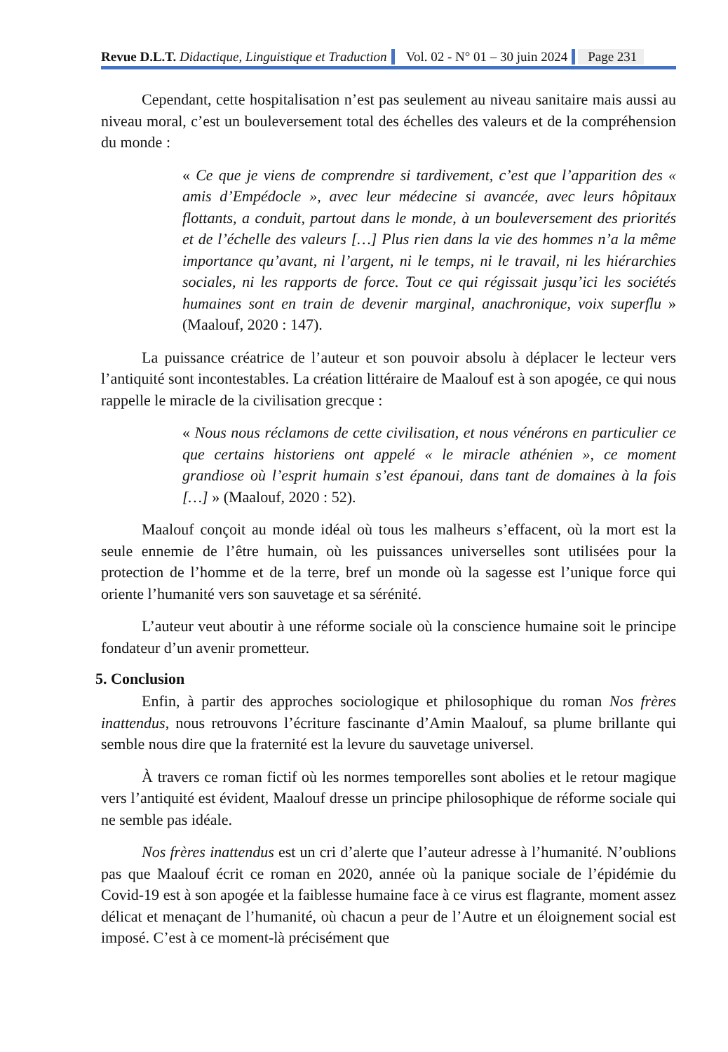Revue D.L.T. Didactique, Linguistique et Traduction Vol. 02 - N° 01 – 30 juin 2024 Page 231
Cependant, cette hospitalisation n’est pas seulement au niveau sanitaire mais aussi au niveau moral, c’est un bouleversement total des échelles des valeurs et de la compréhension du monde :
« Ce que je viens de comprendre si tardivement, c’est que l’apparition des « amis d’Empédocle », avec leur médecine si avancée, avec leurs hôpitaux flottants, a conduit, partout dans le monde, à un bouleversement des priorités et de l’échelle des valeurs […] Plus rien dans la vie des hommes n’a la même importance qu’avant, ni l’argent, ni le temps, ni le travail, ni les hiérarchies sociales, ni les rapports de force. Tout ce qui régissait jusqu’ici les sociétés humaines sont en train de devenir marginal, anachronique, voix superflu » (Maalouf, 2020 : 147).
La puissance créatrice de l’auteur et son pouvoir absolu à déplacer le lecteur vers l’antiquité sont incontestables. La création littéraire de Maalouf est à son apogée, ce qui nous rappelle le miracle de la civilisation grecque :
« Nous nous réclamons de cette civilisation, et nous vénérons en particulier ce que certains historiens ont appelé « le miracle athénien », ce moment grandiose où l’esprit humain s’est épanoui, dans tant de domaines à la fois […] » (Maalouf, 2020 : 52).
Maalouf conçoit au monde idéal où tous les malheurs s’effacent, où la mort est la seule ennemie de l’être humain, où les puissances universelles sont utilisées pour la protection de l’homme et de la terre, bref un monde où la sagesse est l’unique force qui oriente l’humanité vers son sauvetage et sa sérénité.
L’auteur veut aboutir à une réforme sociale où la conscience humaine soit le principe fondateur d’un avenir prometteur.
5. Conclusion
Enfin, à partir des approches sociologique et philosophique du roman Nos frères inattendus, nous retrouvons l’écriture fascinante d’Amin Maalouf, sa plume brillante qui semble nous dire que la fraternité est la levure du sauvetage universel.
À travers ce roman fictif où les normes temporelles sont abolies et le retour magique vers l’antiquité est évident, Maalouf dresse un principe philosophique de réforme sociale qui ne semble pas idéale.
Nos frères inattendus est un cri d’alerte que l’auteur adresse à l’humanité. N’oublions pas que Maalouf écrit ce roman en 2020, année où la panique sociale de l’épidémie du Covid-19 est à son apogée et la faiblesse humaine face à ce virus est flagrante, moment assez délicat et menaçant de l’humanité, où chacun a peur de l’Autre et un éloignement social est imposé. C’est à ce moment-là précisément que